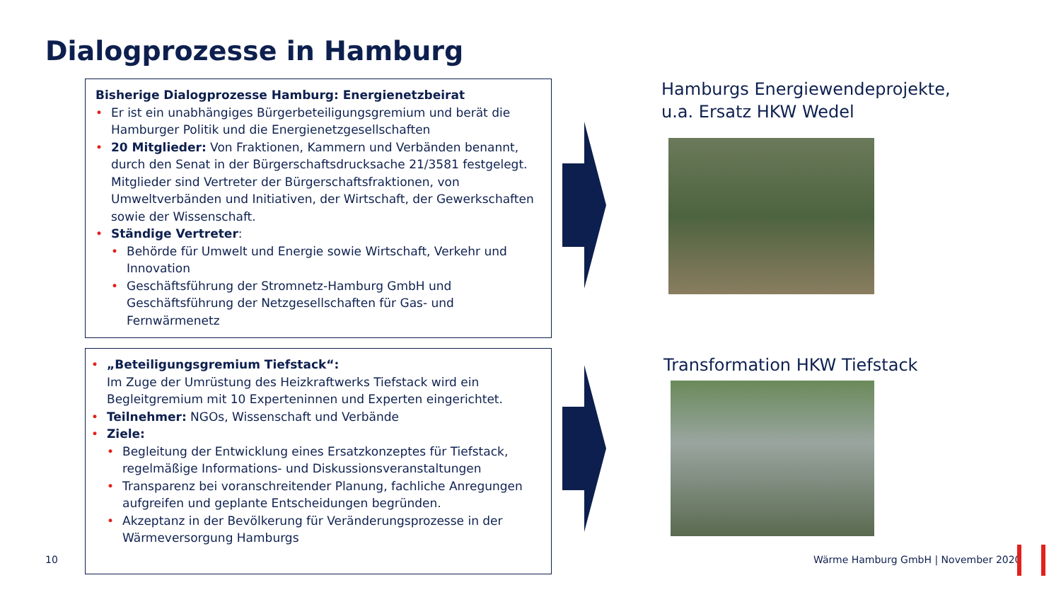Dialogprozesse in Hamburg
Bisherige Dialogprozesse Hamburg: Energienetzbeirat
• Er ist ein unabhängiges Bürgerbeteiligungsgremium und berät die Hamburger Politik und die Energienetzgesellschaften
• 20 Mitglieder: Von Fraktionen, Kammern und Verbänden benannt, durch den Senat in der Bürgerschaftsdrucksache 21/3581 festgelegt. Mitglieder sind Vertreter der Bürgerschaftsfraktionen, von Umweltverbänden und Initiativen, der Wirtschaft, der Gewerkschaften sowie der Wissenschaft.
• Ständige Vertreter:
• Behörde für Umwelt und Energie sowie Wirtschaft, Verkehr und Innovation
• Geschäftsführung der Stromnetz-Hamburg GmbH und Geschäftsführung der Netzgesellschaften für Gas- und Fernwärmenetz
• „Beteiligungsgremium Tiefstack“:
Im Zuge der Umrüstung des Heizkraftwerks Tiefstack wird ein Begleitgremium mit 10 Experteninnen und Experten eingerichtet.
• Teilnehmer: NGOs, Wissenschaft und Verbände
• Ziele:
• Begleitung der Entwicklung eines Ersatzkonzeptes für Tiefstack, regelmäßige Informations- und Diskussionsveranstaltungen
• Transparenz bei voranschreitender Planung, fachliche Anregungen aufgreifen und geplante Entscheidungen begründen.
• Akzeptanz in der Bevölkerung für Veränderungsprozesse in der Wärmeversorgung Hamburgs
Hamburgs Energiewendeprojekte,
u.a. Ersatz HKW Wedel
Transformation HKW Tiefstack
10
Wärme Hamburg GmbH | November 2020